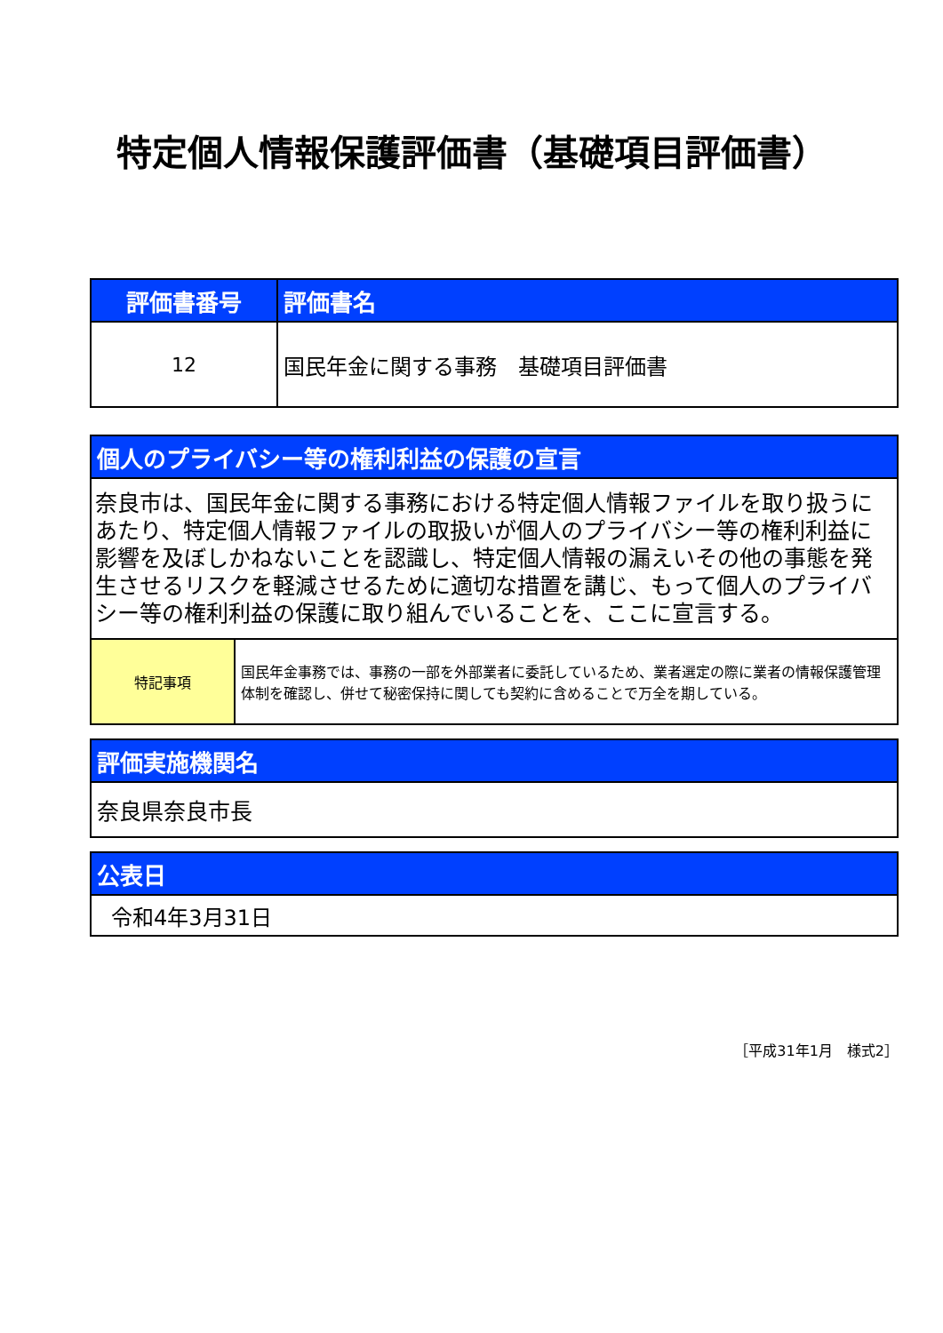特定個人情報保護評価書（基礎項目評価書）
| 評価書番号 | 評価書名 |
| --- | --- |
| 12 | 国民年金に関する事務 基礎項目評価書 |
| 個人のプライバシー等の権利利益の保護の宣言 | |
| --- | --- |
| 奈良市は、国民年金に関する事務における特定個人情報ファイルを取り扱うにあたり、特定個人情報ファイルの取扱いが個人のプライバシー等の権利利益に影響を及ぼしかねないことを認識し、特定個人情報の漏えいその他の事態を発生させるリスクを軽減させるために適切な措置を講じ、もって個人のプライバシー等の権利利益の保護に取り組んでいることを、ここに宣言する。 | |
| 特記事項 | 国民年金事務では、事務の一部を外部業者に委託しているため、業者選定の際に業者の情報保護管理体制を確認し、併せて秘密保持に関しても契約に含めることで万全を期している。 |
| 評価実施機関名 |
| --- |
| 奈良県奈良市長 |
| 公表日 |
| --- |
| 令和4年3月31日 |
［平成31年1月　様式2］